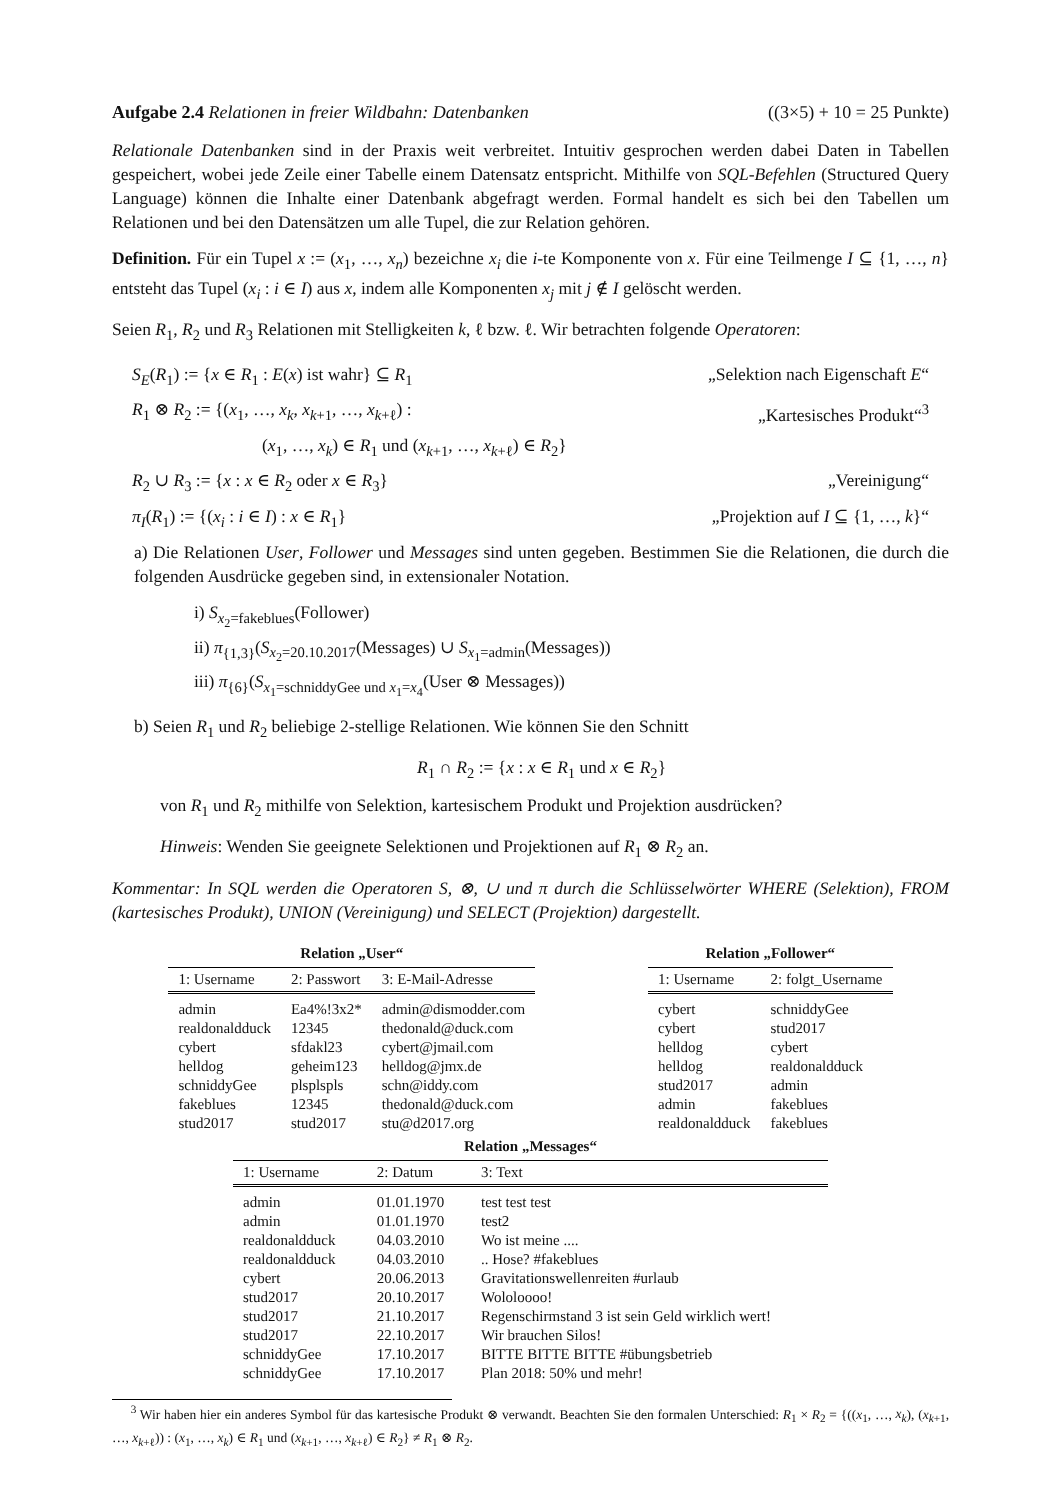Aufgabe 2.4 Relationen in freier Wildbahn: Datenbanken ((3×5) + 10 = 25 Punkte)
Relationale Datenbanken sind in der Praxis weit verbreitet. Intuitiv gesprochen werden dabei Daten in Tabellen gespeichert, wobei jede Zeile einer Tabelle einem Datensatz entspricht. Mithilfe von SQL-Befehlen (Structured Query Language) können die Inhalte einer Datenbank abgefragt werden. Formal handelt es sich bei den Tabellen um Relationen und bei den Datensätzen um alle Tupel, die zur Relation gehören.
Definition. Für ein Tupel x := (x<sub>1</sub>, …, x<sub>n</sub>) bezeichne x<sub>i</sub> die i-te Komponente von x. Für eine Teilmenge I ⊆ {1, …, n} entsteht das Tupel (x<sub>i</sub> : i ∈ I) aus x, indem alle Komponenten x<sub>j</sub> mit j ∉ I gelöscht werden.
Seien R<sub>1</sub>, R<sub>2</sub> und R<sub>3</sub> Relationen mit Stelligkeiten k, ℓ bzw. ℓ. Wir betrachten folgende Operatoren:
S<sub>E</sub>(R<sub>1</sub>) := {x ∈ R<sub>1</sub> : E(x) ist wahr} ⊆ R<sub>1</sub>
„Selektion nach Eigenschaft E“
R<sub>1</sub> ⊗ R<sub>2</sub> := {(x<sub>1</sub>, …, x<sub>k</sub>, x<sub>k+1</sub>, …, x<sub>k+ℓ</sub>) :
„Kartesisches Produkt“<sup>3</sup>
(x<sub>1</sub>, …, x<sub>k</sub>) ∈ R<sub>1</sub> und (x<sub>k+1</sub>, …, x<sub>k+ℓ</sub>) ∈ R<sub>2</sub>}
R<sub>2</sub> ∪ R<sub>3</sub> := {x : x ∈ R<sub>2</sub> oder x ∈ R<sub>3</sub>}
„Vereinigung“
π<sub>I</sub>(R<sub>1</sub>) := {(x<sub>i</sub> : i ∈ I) : x ∈ R<sub>1</sub>}
„Projektion auf I ⊆ {1, …, k}“
a) Die Relationen User, Follower und Messages sind unten gegeben. Bestimmen Sie die Relationen, die durch die folgenden Ausdrücke gegeben sind, in extensionaler Notation.
i) S<sub>x<sub>2</sub>=fakeblues</sub>(Follower)
ii) π<sub>{1,3}</sub>(S<sub>x<sub>2</sub>=20.10.2017</sub>(Messages) ∪ S<sub>x<sub>1</sub>=admin</sub>(Messages))
iii) π<sub>{6}</sub>(S<sub>x<sub>1</sub>=schniddyGee und x<sub>1</sub>=x<sub>4</sub></sub>(User ⊗ Messages))
b) Seien R<sub>1</sub> und R<sub>2</sub> beliebige 2-stellige Relationen. Wie können Sie den Schnitt
R<sub>1</sub> ∩ R<sub>2</sub> := {x : x ∈ R<sub>1</sub> und x ∈ R<sub>2</sub>}
von R<sub>1</sub> und R<sub>2</sub> mithilfe von Selektion, kartesischem Produkt und Projektion ausdrücken?
Hinweis: Wenden Sie geeignete Selektionen und Projektionen auf R<sub>1</sub> ⊗ R<sub>2</sub> an.
Kommentar: In SQL werden die Operatoren S, ⊗, ∪ und π durch die Schlüsselwörter WHERE (Selektion), FROM (kartesisches Produkt), UNION (Vereinigung) und SELECT (Projektion) dargestellt.
Relation „User“
| 1: Username | 2: Passwort | 3: E-Mail-Adresse |
| --- | --- | --- |
| admin | Ea4%!3x2* | admin@dismodder.com |
| realdonaldduck | 12345 | thedonald@duck.com |
| cybert | sfdakl23 | cybert@jmail.com |
| helldog | geheim123 | helldog@jmx.de |
| schniddyGee | plsplspls | schn@iddy.com |
| fakeblues | 12345 | thedonald@duck.com |
| stud2017 | stud2017 | stu@d2017.org |
Relation „Follower“
| 1: Username | 2: folgt_Username |
| --- | --- |
| cybert | schniddyGee |
| cybert | stud2017 |
| helldog | cybert |
| helldog | realdonaldduck |
| stud2017 | admin |
| admin | fakeblues |
| realdonaldduck | fakeblues |
Relation „Messages“
| 1: Username | 2: Datum | 3: Text |
| --- | --- | --- |
| admin | 01.01.1970 | test test test |
| admin | 01.01.1970 | test2 |
| realdonaldduck | 04.03.2010 | Wo ist meine .... |
| realdonaldduck | 04.03.2010 | .. Hose? #fakeblues |
| cybert | 20.06.2013 | Gravitationswellenreiten #urlaub |
| stud2017 | 20.10.2017 | Wololoooo! |
| stud2017 | 21.10.2017 | Regenschirmstand 3 ist sein Geld wirklich wert! |
| stud2017 | 22.10.2017 | Wir brauchen Silos! |
| schniddyGee | 17.10.2017 | BITTE BITTE BITTE #übungsbetrieb |
| schniddyGee | 17.10.2017 | Plan 2018: 50% und mehr! |
<sup>3</sup> Wir haben hier ein anderes Symbol für das kartesische Produkt ⊗ verwandt. Beachten Sie den formalen Unterschied: R<sub>1</sub> × R<sub>2</sub> = {((x<sub>1</sub>, …, x<sub>k</sub>), (x<sub>k+1</sub>, …, x<sub>k+ℓ</sub>)) : (x<sub>1</sub>, …, x<sub>k</sub>) ∈ R<sub>1</sub> und (x<sub>k+1</sub>, …, x<sub>k+ℓ</sub>) ∈ R<sub>2</sub>} ≠ R<sub>1</sub> ⊗ R<sub>2</sub>.